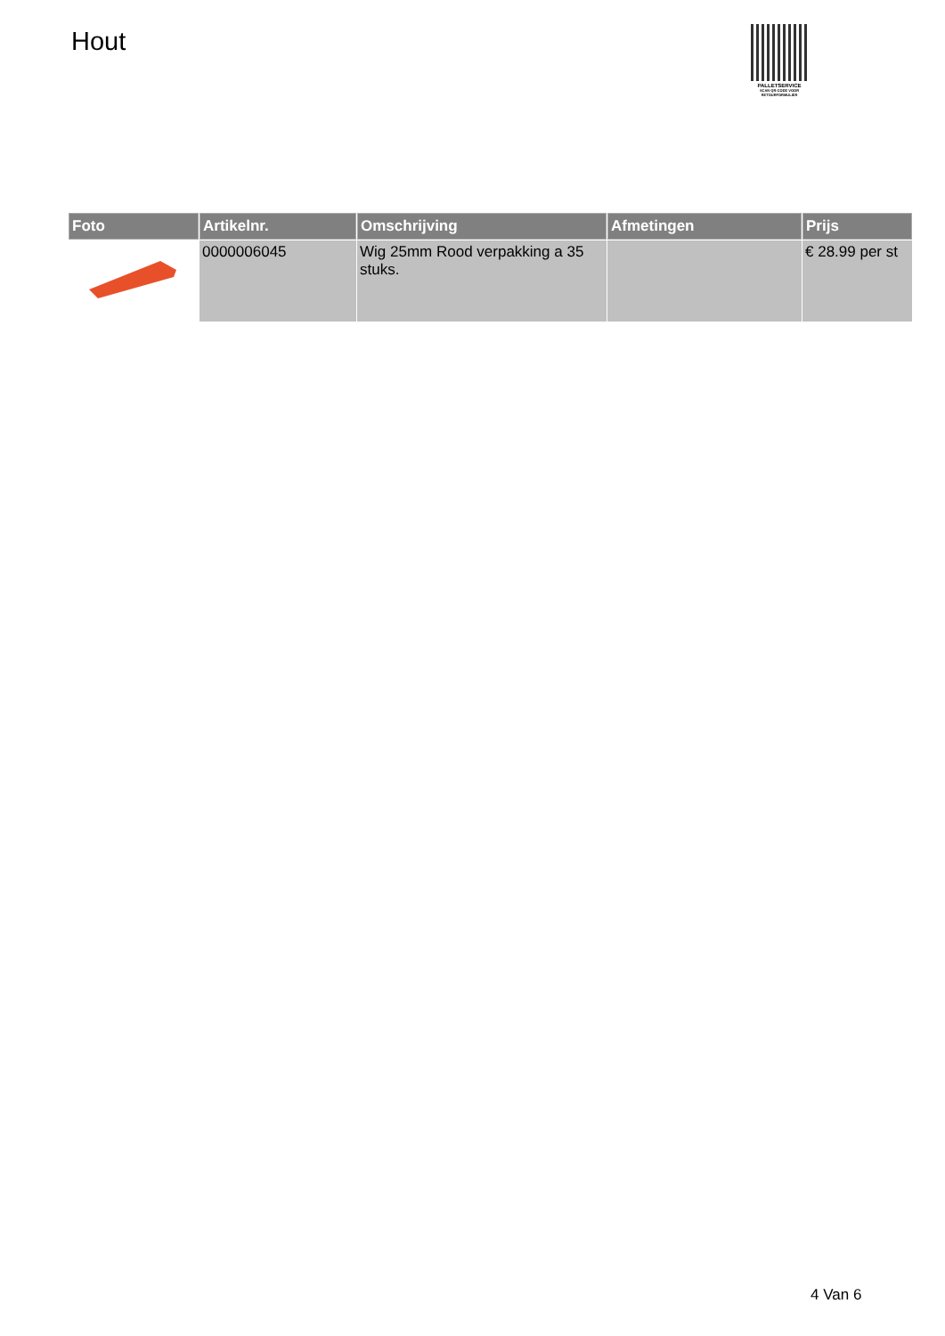Hout
PALLETSERVICE
SCAN QR-CODE VOOR RETOURFORMULIER
| Foto | Artikelnr. | Omschrijving | Afmetingen | Prijs |
| --- | --- | --- | --- | --- |
| | 0000006045 | Wig 25mm Rood verpakking a 35 stuks. | | € 28.99 per st |
4 Van 6